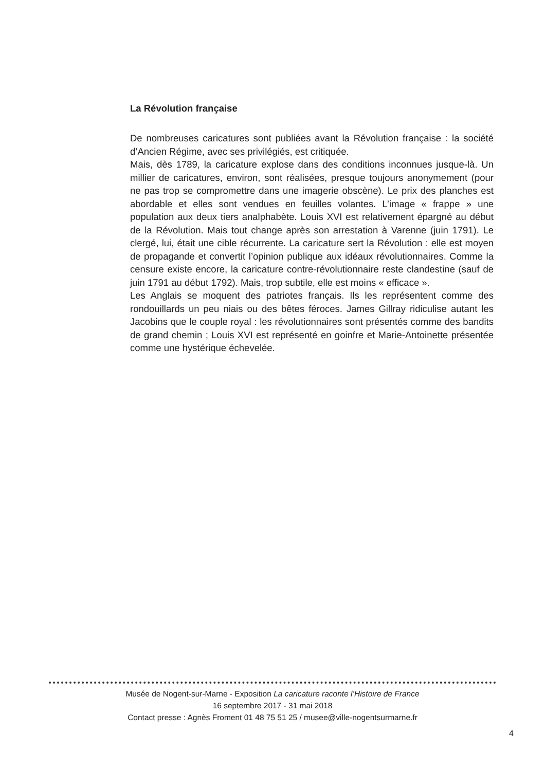La Révolution française
De nombreuses caricatures sont publiées avant la Révolution française : la société d’Ancien Régime, avec ses privilégiés, est critiquée.
Mais, dès 1789, la caricature explose dans des conditions inconnues jusque-là. Un millier de caricatures, environ, sont réalisées, presque toujours anonymement (pour ne pas trop se compromettre dans une imagerie obscène). Le prix des planches est abordable et elles sont vendues en feuilles volantes. L’image « frappe » une population aux deux tiers analphabète. Louis XVI est relativement épargné au début de la Révolution. Mais tout change après son arrestation à Varenne (juin 1791). Le clergé, lui, était une cible récurrente. La caricature sert la Révolution : elle est moyen de propagande et convertit l’opinion publique aux idéaux révolutionnaires. Comme la censure existe encore, la caricature contre-révolutionnaire reste clandestine (sauf de juin 1791 au début 1792). Mais, trop subtile, elle est moins « efficace ».
Les Anglais se moquent des patriotes français. Ils les représentent comme des rondouillards un peu niais ou des bêtes féroces. James Gillray ridiculise autant les Jacobins que le couple royal : les révolutionnaires sont présentés comme des bandits de grand chemin ; Louis XVI est représenté en goinfre et Marie-Antoinette présentée comme une hystérique échevelée.
Musée de Nogent-sur-Marne - Exposition La caricature raconte l’Histoire de France
16 septembre 2017 - 31 mai 2018
Contact presse : Agnès Froment 01 48 75 51 25 / musee@ville-nogentsurmarne.fr
4